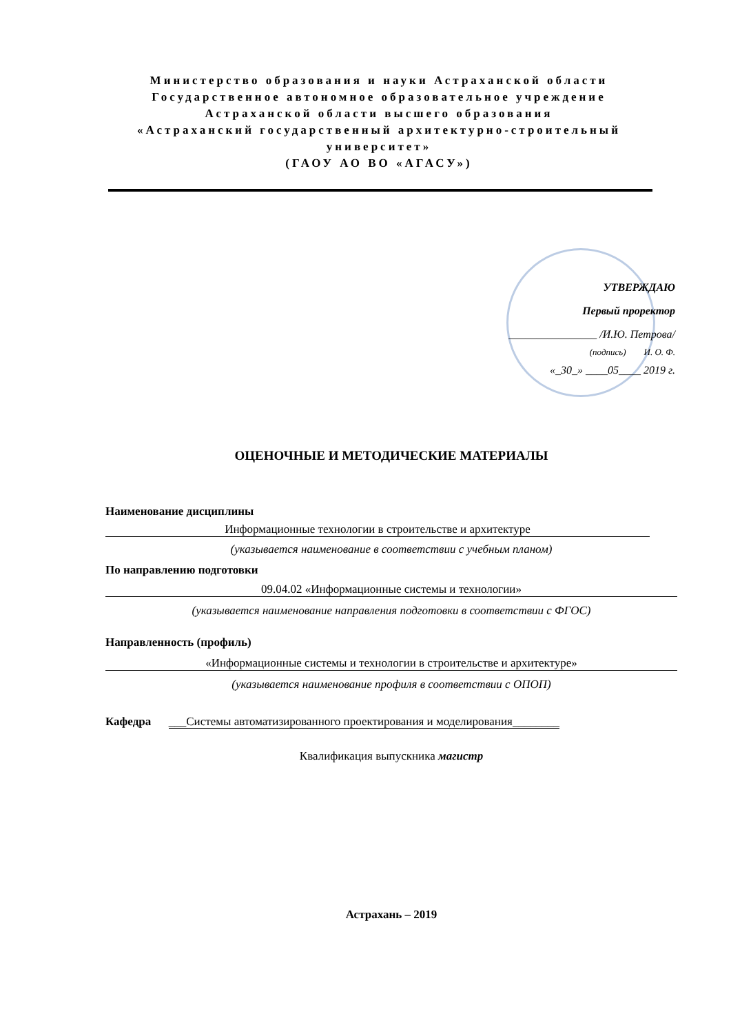Министерство образования и науки Астраханской области
Государственное автономное образовательное учреждение
Астраханской области высшего образования
«Астраханский государственный архитектурно-строительный университет»
(ГАОУ АО ВО «АГАСУ»)
УТВЕРЖДАЮ
Первый проректор
________________ /И.Ю. Петрова/
(подпись) И. О. Ф.
«_30_» ____05____ 2019 г.
ОЦЕНОЧНЫЕ И МЕТОДИЧЕСКИЕ МАТЕРИАЛЫ
Наименование дисциплины
Информационные технологии в строительстве и архитектуре
(указывается наименование в соответствии с учебным планом)
По направлению подготовки
09.04.02 «Информационные системы и технологии»
(указывается наименование направления подготовки в соответствии с ФГОС)
Направленность (профиль)
«Информационные системы и технологии в строительстве и архитектуре»
(указывается наименование профиля в соответствии с ОПОП)
Кафедра ___Системы автоматизированного проектирования и моделирования________
Квалификация выпускника магистр
Астрахань – 2019